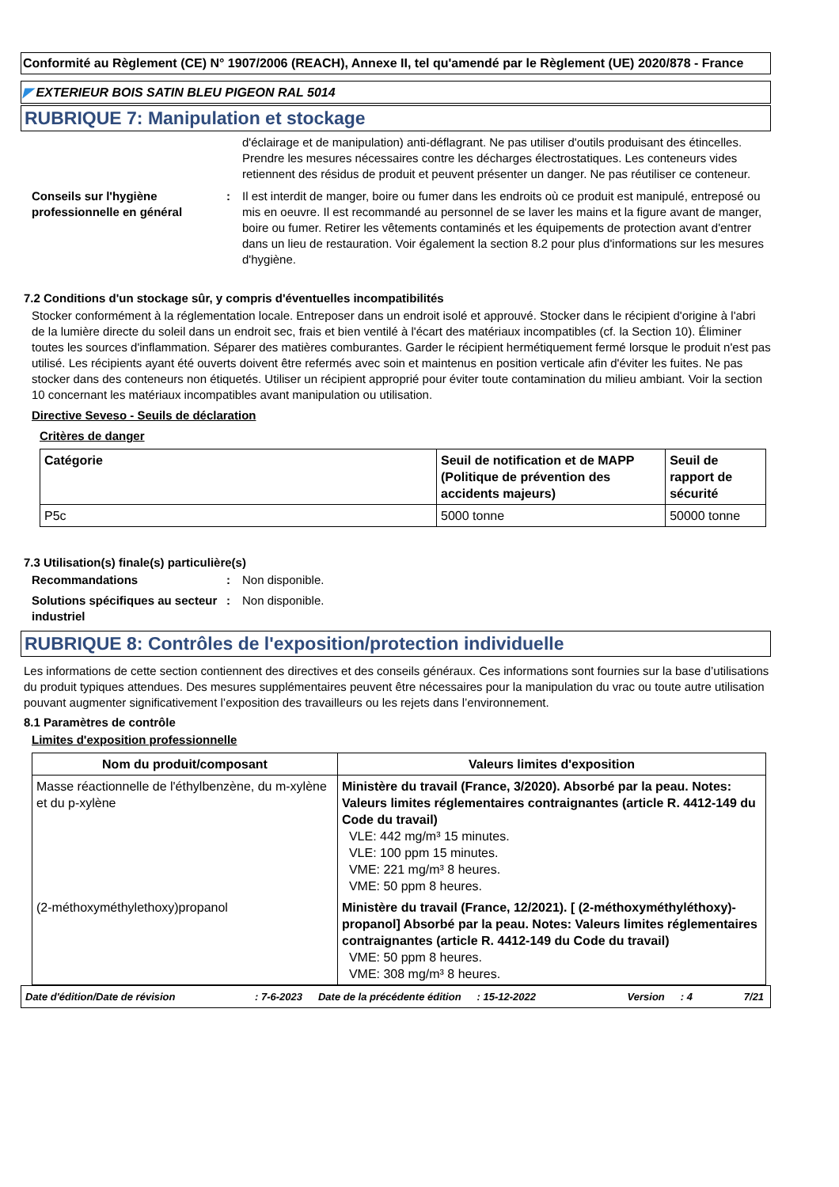Conformité au Règlement (CE) N° 1907/2006 (REACH), Annexe II, tel qu'amendé par le Règlement (UE) 2020/878 - France
◤ EXTERIEUR BOIS SATIN BLEU PIGEON RAL 5014
RUBRIQUE 7: Manipulation et stockage
d'éclairage et de manipulation) anti-déflagrant. Ne pas utiliser d'outils produisant des étincelles. Prendre les mesures nécessaires contre les décharges électrostatiques. Les conteneurs vides retiennent des résidus de produit et peuvent présenter un danger. Ne pas réutiliser ce conteneur.
Conseils sur l'hygiène professionnelle en général
: Il est interdit de manger, boire ou fumer dans les endroits où ce produit est manipulé, entreposé ou mis en oeuvre. Il est recommandé au personnel de se laver les mains et la figure avant de manger, boire ou fumer. Retirer les vêtements contaminés et les équipements de protection avant d'entrer dans un lieu de restauration. Voir également la section 8.2 pour plus d'informations sur les mesures d'hygiène.
7.2 Conditions d'un stockage sûr, y compris d'éventuelles incompatibilités
Stocker conformément à la réglementation locale. Entreposer dans un endroit isolé et approuvé. Stocker dans le récipient d'origine à l'abri de la lumière directe du soleil dans un endroit sec, frais et bien ventilé à l'écart des matériaux incompatibles (cf. la Section 10). Éliminer toutes les sources d'inflammation. Séparer des matières comburantes. Garder le récipient hermétiquement fermé lorsque le produit n'est pas utilisé. Les récipients ayant été ouverts doivent être refermés avec soin et maintenus en position verticale afin d'éviter les fuites. Ne pas stocker dans des conteneurs non étiquetés. Utiliser un récipient approprié pour éviter toute contamination du milieu ambiant. Voir la section 10 concernant les matériaux incompatibles avant manipulation ou utilisation.
Directive Seveso - Seuils de déclaration
Critères de danger
| Catégorie | Seuil de notification et de MAPP (Politique de prévention des accidents majeurs) | Seuil de rapport de sécurité |
| --- | --- | --- |
| P5c | 5000 tonne | 50000 tonne |
7.3 Utilisation(s) finale(s) particulière(s)
Recommandations : Non disponible.
Solutions spécifiques au secteur industriel
: Non disponible.
RUBRIQUE 8: Contrôles de l'exposition/protection individuelle
Les informations de cette section contiennent des directives et des conseils généraux. Ces informations sont fournies sur la base d’utilisations du produit typiques attendues. Des mesures supplémentaires peuvent être nécessaires pour la manipulation du vrac ou toute autre utilisation pouvant augmenter significativement l’exposition des travailleurs ou les rejets dans l’environnement.
8.1 Paramètres de contrôle
Limites d'exposition professionnelle
| Nom du produit/composant | Valeurs limites d'exposition |
| --- | --- |
| Masse réactionnelle de l'éthylbenzène, du m-xylène et du p-xylène | Ministère du travail (France, 3/2020). Absorbé par la peau. Notes: Valeurs limites réglementaires contraignantes (article R. 4412-149 du Code du travail) VLE: 442 mg/m³ 15 minutes. VLE: 100 ppm 15 minutes. VME: 221 mg/m³ 8 heures. VME: 50 ppm 8 heures. |
| (2-méthoxyméthylethoxy)propanol | Ministère du travail (France, 12/2021). [ (2-méthoxyméthyléthoxy)-propanol] Absorbé par la peau. Notes: Valeurs limites réglementaires contraignantes (article R. 4412-149 du Code du travail) VME: 50 ppm 8 heures. VME: 308 mg/m³ 8 heures. |
Date d'édition/Date de révision: 7-6-2023 Date de la précédente édition: 15-12-2022 Version: 4 7/21